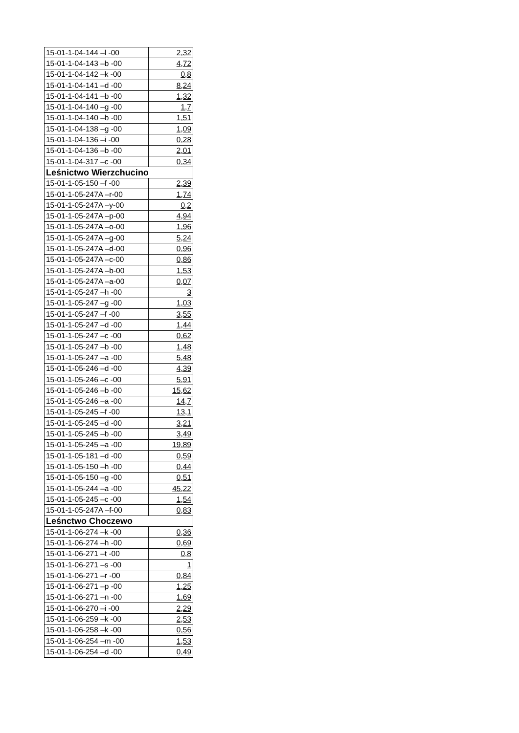| 15-01-1-04-144 –l -00 | 2,32 |
| 15-01-1-04-143 –b -00 | 4,72 |
| 15-01-1-04-142 –k -00 | 0,8 |
| 15-01-1-04-141 –d -00 | 8,24 |
| 15-01-1-04-141 –b -00 | 1,32 |
| 15-01-1-04-140 –g -00 | 1,7 |
| 15-01-1-04-140 –b -00 | 1,51 |
| 15-01-1-04-138 –g -00 | 1,09 |
| 15-01-1-04-136 –i -00 | 0,28 |
| 15-01-1-04-136 –b -00 | 2,01 |
| 15-01-1-04-317 –c -00 | 0,34 |
| Leśnictwo Wierzchucino | |
| 15-01-1-05-150 –f -00 | 2,39 |
| 15-01-1-05-247A –r-00 | 1,74 |
| 15-01-1-05-247A –y-00 | 0,2 |
| 15-01-1-05-247A –p-00 | 4,94 |
| 15-01-1-05-247A –o-00 | 1,96 |
| 15-01-1-05-247A –g-00 | 5,24 |
| 15-01-1-05-247A –d-00 | 0,96 |
| 15-01-1-05-247A –c-00 | 0,86 |
| 15-01-1-05-247A –b-00 | 1,53 |
| 15-01-1-05-247A –a-00 | 0,07 |
| 15-01-1-05-247 –h -00 | 3 |
| 15-01-1-05-247 –g -00 | 1,03 |
| 15-01-1-05-247 –f -00 | 3,55 |
| 15-01-1-05-247 –d -00 | 1,44 |
| 15-01-1-05-247 –c -00 | 0,62 |
| 15-01-1-05-247 –b -00 | 1,48 |
| 15-01-1-05-247 –a -00 | 5,48 |
| 15-01-1-05-246 –d -00 | 4,39 |
| 15-01-1-05-246 –c -00 | 5,91 |
| 15-01-1-05-246 –b -00 | 15,62 |
| 15-01-1-05-246 –a -00 | 14,7 |
| 15-01-1-05-245 –f -00 | 13,1 |
| 15-01-1-05-245 –d -00 | 3,21 |
| 15-01-1-05-245 –b -00 | 3,49 |
| 15-01-1-05-245 –a -00 | 19,89 |
| 15-01-1-05-181 –d -00 | 0,59 |
| 15-01-1-05-150 –h -00 | 0,44 |
| 15-01-1-05-150 –g -00 | 0,51 |
| 15-01-1-05-244 –a -00 | 45,22 |
| 15-01-1-05-245 –c -00 | 1,54 |
| 15-01-1-05-247A –f-00 | 0,83 |
| Leśnctwo Choczewo | |
| 15-01-1-06-274 –k -00 | 0,36 |
| 15-01-1-06-274 –h -00 | 0,69 |
| 15-01-1-06-271 –t -00 | 0,8 |
| 15-01-1-06-271 –s -00 | 1 |
| 15-01-1-06-271 –r -00 | 0,84 |
| 15-01-1-06-271 –p -00 | 1,25 |
| 15-01-1-06-271 –n -00 | 1,69 |
| 15-01-1-06-270 –i -00 | 2,29 |
| 15-01-1-06-259 –k -00 | 2,53 |
| 15-01-1-06-258 –k -00 | 0,56 |
| 15-01-1-06-254 –m -00 | 1,53 |
| 15-01-1-06-254 –d -00 | 0,49 |